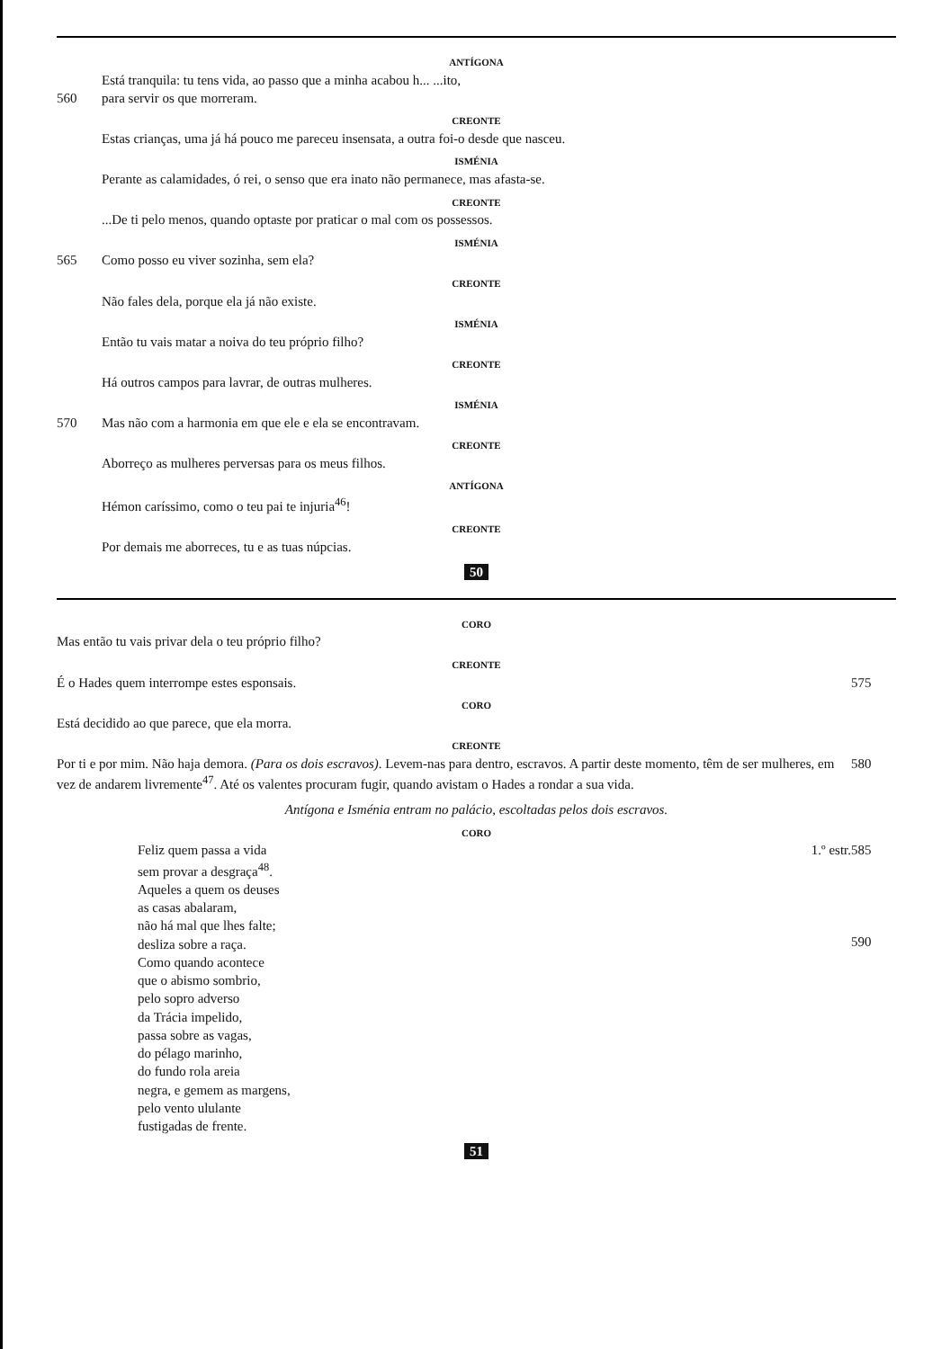ANTÍGONA
Está tranquila: tu tens vida, ao passo que a minha acabou h... ...ito,
560 para servir os que morreram.
CREONTE
Estas crianças, uma já há pouco me pareceu insensata, a outra foi-o desde que nasceu.
ISMÉNIA
Perante as calamidades, ó rei, o senso que era inato não permanece, mas afasta-se.
CREONTE
...De ti pelo menos, quando optaste por praticar o mal com os possessos.
ISMÉNIA
565 Como posso eu viver sozinha, sem ela?
CREONTE
Não fales dela, porque ela já não existe.
ISMÉNIA
Então tu vais matar a noiva do teu próprio filho?
CREONTE
Há outros campos para lavrar, de outras mulheres.
ISMÉNIA
570 Mas não com a harmonia em que ele e ela se encontravam.
CREONTE
Aborreço as mulheres perversas para os meus filhos.
ANTÍGONA
Hémon caríssimo, como o teu pai te injuria<sup>46</sup>!
CREONTE
Por demais me aborreces, tu e as tuas núpcias.
50
CORO
Mas então tu vais privar dela o teu próprio filho?
CREONTE
É o Hades quem interrompe estes esponsais.
575
CORO
Está decidido ao que parece, que ela morra.
CREONTE
Por ti e por mim. Não haja demora. (Para os dois escravos). Levem-nas para dentro, escravos. A partir deste momento, têm de ser mulheres, em vez de andarem livremente<sup>47</sup>. Até os valentes procuram fugir, quando avistam o Hades a rondar a sua vida.
580
Antígona e Isménia entram no palácio, escoltadas pelos dois escravos.
CORO
1.º estr. Feliz quem passa a vida
sem provar a desgraça<sup>48</sup>.
Aqueles a quem os deuses
as casas abalaram,
não há mal que lhes falte;
desliza sobre a raça.
Como quando acontece
que o abismo sombrio,
pelo sopro adverso
da Trácia impelido,
passa sobre as vagas,
do pélago marinho,
do fundo rola areia
negra, e gemem as margens,
pelo vento ululante
fustigadas de frente.
585
590
51